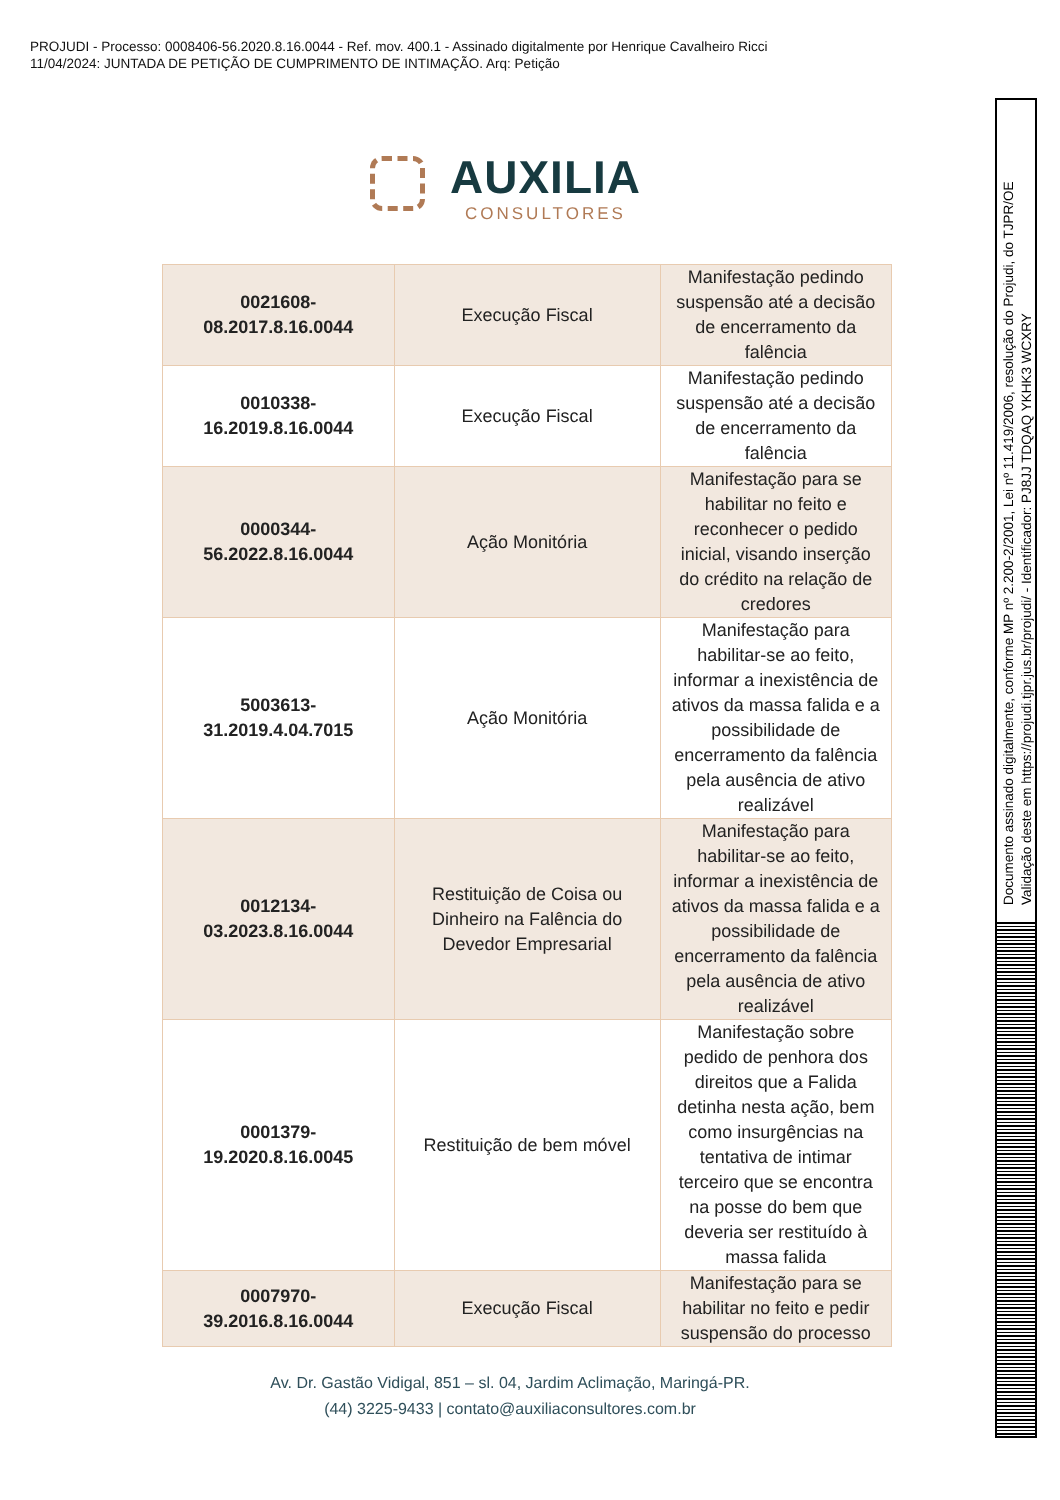PROJUDI - Processo: 0008406-56.2020.8.16.0044 - Ref. mov. 400.1 - Assinado digitalmente por Henrique Cavalheiro Ricci
11/04/2024: JUNTADA DE PETIÇÃO DE CUMPRIMENTO DE INTIMAÇÃO. Arq: Petição
AUXILIA
CONSULTORES
| 0021608- 08.2017.8.16.0044 | Execução Fiscal | Manifestação pedindo suspensão até a decisão de encerramento da falência |
| 0010338- 16.2019.8.16.0044 | Execução Fiscal | Manifestação pedindo suspensão até a decisão de encerramento da falência |
| 0000344- 56.2022.8.16.0044 | Ação Monitória | Manifestação para se habilitar no feito e reconhecer o pedido inicial, visando inserção do crédito na relação de credores |
| 5003613- 31.2019.4.04.7015 | Ação Monitória | Manifestação para habilitar-se ao feito, informar a inexistência de ativos da massa falida e a possibilidade de encerramento da falência pela ausência de ativo realizável |
| 0012134- 03.2023.8.16.0044 | Restituição de Coisa ou Dinheiro na Falência do Devedor Empresarial | Manifestação para habilitar-se ao feito, informar a inexistência de ativos da massa falida e a possibilidade de encerramento da falência pela ausência de ativo realizável |
| 0001379- 19.2020.8.16.0045 | Restituição de bem móvel | Manifestação sobre pedido de penhora dos direitos que a Falida detinha nesta ação, bem como insurgências na tentativa de intimar terceiro que se encontra na posse do bem que deveria ser restituído à massa falida |
| 0007970- 39.2016.8.16.0044 | Execução Fiscal | Manifestação para se habilitar no feito e pedir suspensão do processo |
Av. Dr. Gastão Vidigal, 851 – sl. 04, Jardim Aclimação, Maringá-PR.
(44) 3225-9433 | contato@auxiliaconsultores.com.br
Documento assinado digitalmente, conforme MP nº 2.200-2/2001, Lei nº 11.419/2006, resolução do Projudi, do TJPR/OE
Validação deste em https://projudi.tjpr.jus.br/projudi/ - Identificador: PJ8JJ TDQAQ YKHK3 WCXRY